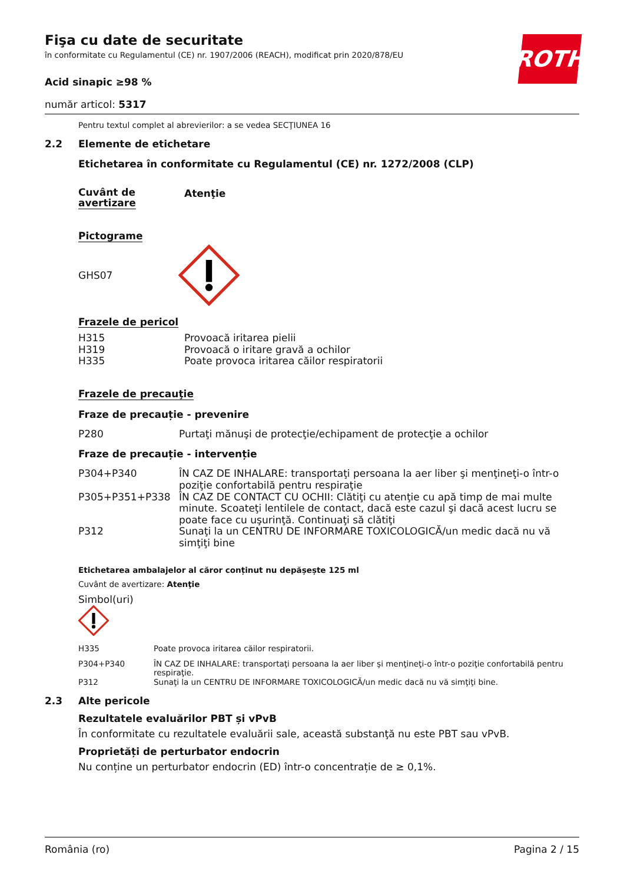ROTH
Fişa cu date de securitate
în conformitate cu Regulamentul (CE) nr. 1907/2006 (REACH), modificat prin 2020/878/EU
Acid sinapic ≥98 %
număr articol: 5317
Pentru textul complet al abrevierilor: a se vedea SECŢIUNEA 16
2.2 Elemente de etichetare
Etichetarea în conformitate cu Regulamentul (CE) nr. 1272/2008 (CLP)
Cuvânt de
avertizare
Atenţie
Pictograme
GHS07
Frazele de pericol
| H315 | Provoacă iritarea pielii |
| H319 | Provoacă o iritare gravă a ochilor |
| H335 | Poate provoca iritarea căilor respiratorii |
Frazele de precauţie
Fraze de precauție - prevenire
| P280 | Purtaţi mănuşi de protecţie/echipament de protecţie a ochilor |
Fraze de precauție - intervenție
| P304+P340 | ÎN CAZ DE INHALARE: transportaţi persoana la aer liber şi menţineţi-o într-o poziţie confortabilă pentru respiraţie |
| P305+P351+P338 | ÎN CAZ DE CONTACT CU OCHII: Clătiţi cu atenţie cu apă timp de mai multe minute. Scoateţi lentilele de contact, dacă este cazul şi dacă acest lucru se poate face cu uşurinţă. Continuaţi să clătiţi |
| P312 | Sunaţi la un CENTRU DE INFORMARE TOXICOLOGICĂ/un medic dacă nu vă simţiţi bine |
Etichetarea ambalajelor al căror conținut nu depășește 125 ml
Cuvânt de avertizare: Atenţie
Simbol(uri)
| H335 | Poate provoca iritarea căilor respiratorii. |
| P304+P340 | ÎN CAZ DE INHALARE: transportaţi persoana la aer liber şi menţineţi-o într-o poziţie confortabilă pentru respiraţie. |
| P312 | Sunaţi la un CENTRU DE INFORMARE TOXICOLOGICĂ/un medic dacă nu vă simţiţi bine. |
2.3 Alte pericole
Rezultatele evaluărilor PBT și vPvB
În conformitate cu rezultatele evaluării sale, această substanţă nu este PBT sau vPvB.
Proprietăți de perturbator endocrin
Nu conține un perturbator endocrin (ED) într-o concentrație de ≥ 0,1%.
România (ro) Pagina 2 / 15